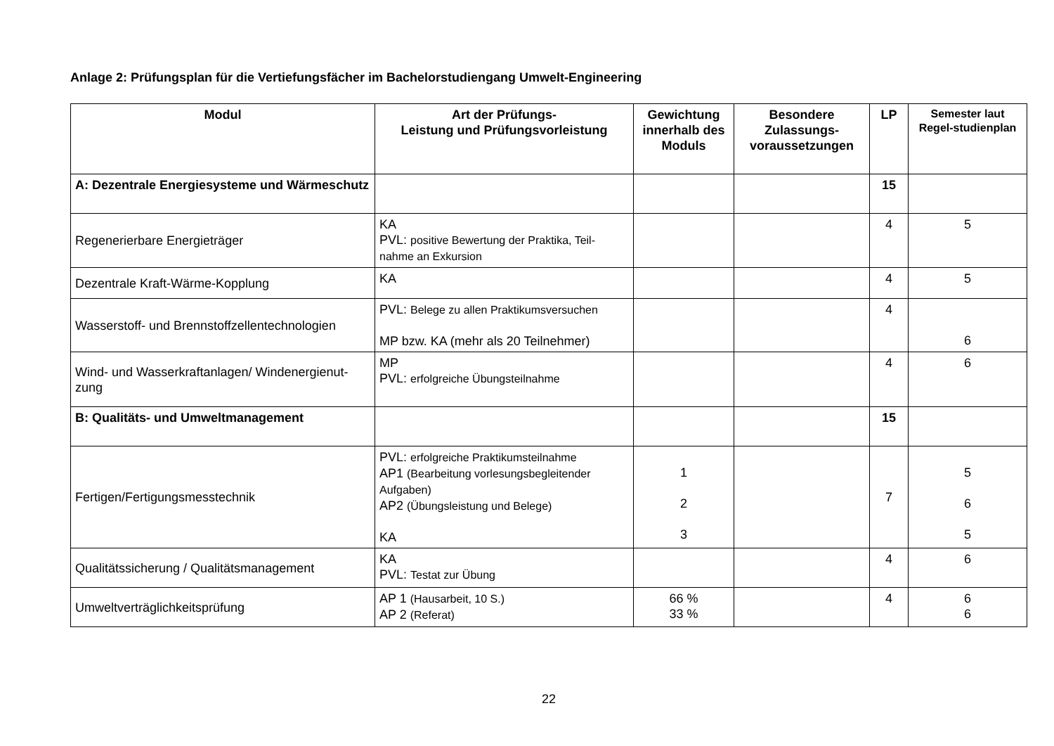Anlage 2: Prüfungsplan für die Vertiefungsfächer im Bachelorstudiengang Umwelt-Engineering
| Modul | Art der Prüfungs- Leistung und Prüfungsvorleistung | Gewichtung innerhalb des Moduls | Besondere Zulassungs-voraussetzungen | LP | Semester laut Regel-studienplan |
| --- | --- | --- | --- | --- | --- |
| A: Dezentrale Energiesysteme und Wärmeschutz | | | | 15 | |
| Regenerierbare Energieträger | KA PVL: positive Bewertung der Praktika, Teil-nahme an Exkursion | | | 4 | 5 |
| Dezentrale Kraft-Wärme-Kopplung | KA | | | 4 | 5 |
| Wasserstoff- und Brennstoffzellentechnologien | PVL: Belege zu allen Praktikumsversuchen MP bzw. KA (mehr als 20 Teilnehmer) | | | 4 | 6 |
| Wind- und Wasserkraftanlagen/ Windenergienut-zung | MP PVL: erfolgreiche Übungsteilnahme | | | 4 | 6 |
| B: Qualitäts- und Umweltmanagement | | | | 15 | |
| Fertigen/Fertigungsmesstechnik | PVL: erfolgreiche Praktikumsteilnahme AP1 (Bearbeitung vorlesungsbegleitender Aufgaben) AP2 (Übungsleistung und Belege) KA | 1 2 3 | | 7 | 5 6 5 |
| Qualitätssicherung / Qualitätsmanagement | KA PVL: Testat zur Übung | | | 4 | 6 |
| Umweltverträglichkeitsprüfung | AP 1 (Hausarbeit, 10 S.) AP 2 (Referat) | 66 % 33 % | | 4 | 6 6 |
22